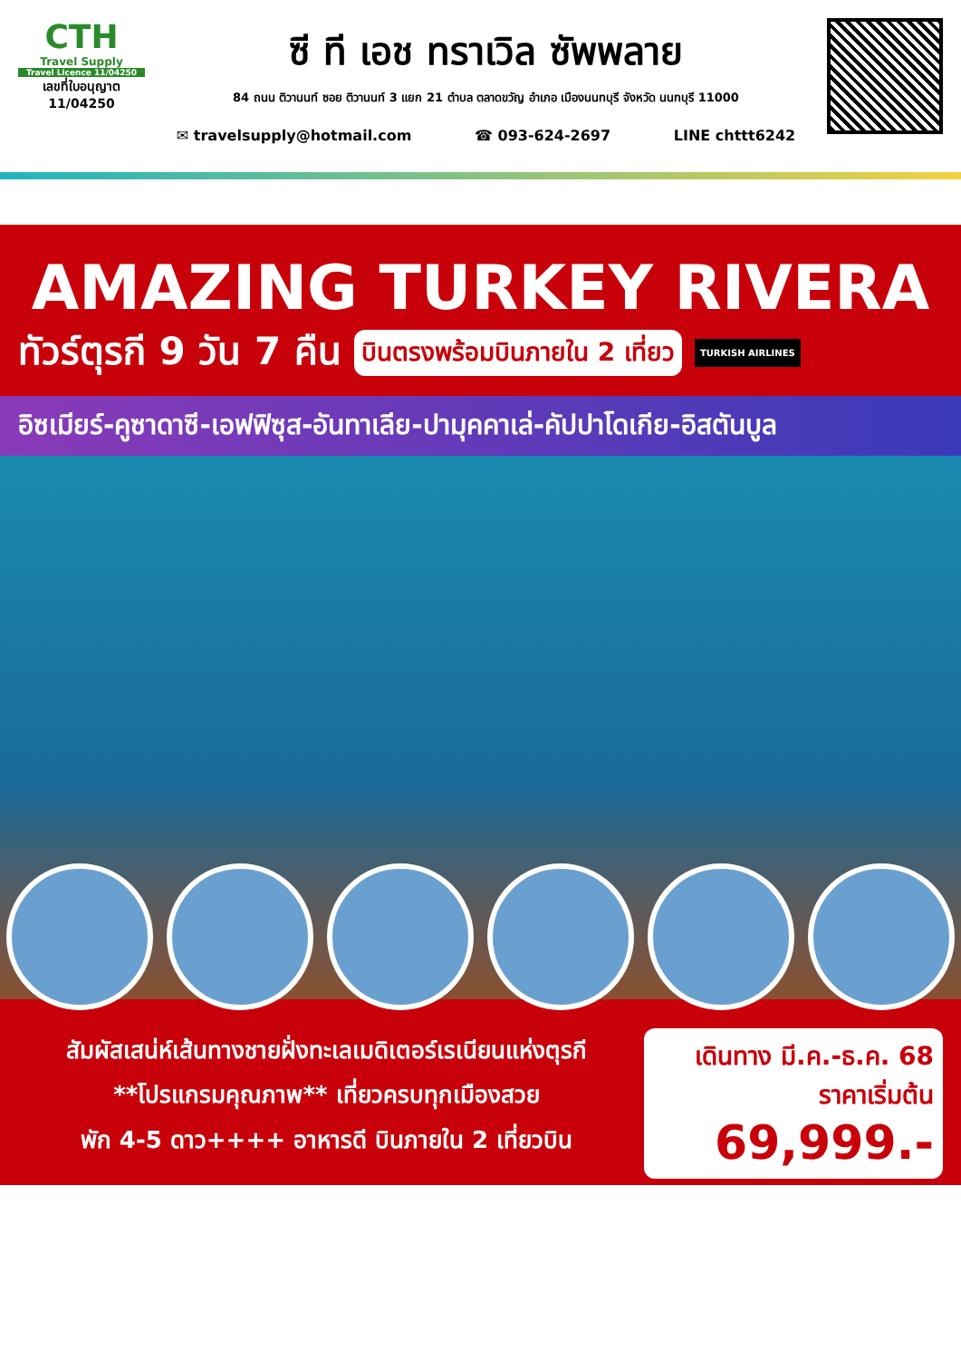CTH
Travel Supply
Travel Licence 11/04250
เลขที่ใบอนุญาต
11/04250
ซี ที เอช ทราเวิล ซัพพลาย
84 ถนน ติวานนท์ ซอย ติวานนท์ 3 แยก 21 ตำบล ตลาดขวัญ อำเภอ เมืองนนทบุรี จังหวัด นนทบุรี 11000
✉ travelsupply@hotmail.com ☎ 093-624-2697 LINE chttt6242
AMAZING TURKEY RIVERA
ทัวร์ตุรกี 9 วัน 7 คืน บินตรงพร้อมบินภายใน 2 เที่ยว TURKISH AIRLINES
อิซเมียร์-คูซาดาซี-เอฟฟิซุส-อันทาเลีย-ปามุคคาเล่-คัปปาโดเกีย-อิสตันบูล
สัมผัสเสน่ห์เส้นทางชายฝั่งทะเลเมดิเตอร์เรเนียนแห่งตุรกี
**โปรแกรมคุณภาพ** เที่ยวครบทุกเมืองสวย
พัก 4-5 ดาว++++ อาหารดี บินภายใน 2 เที่ยวบิน
เดินทาง มี.ค.-ธ.ค. 68
ราคาเริ่มต้น
69,999.-